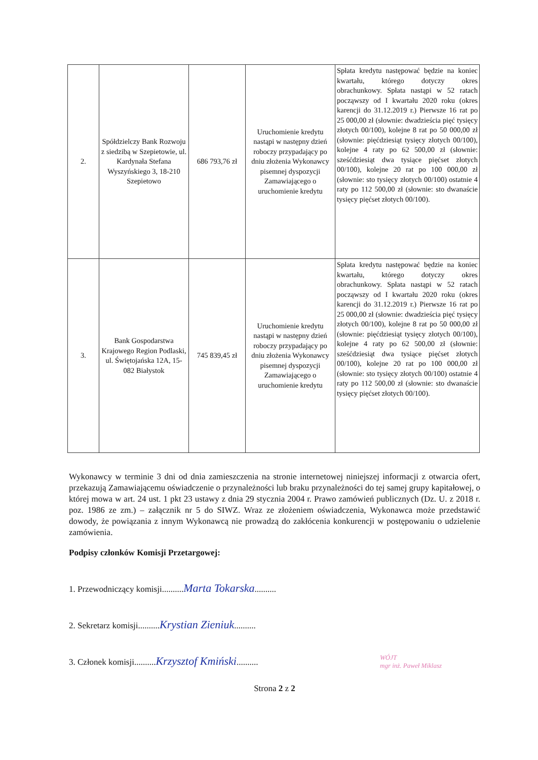| 2. | Spółdzielczy Bank Rozwoju z siedzibą w Szepietowie, ul. Kardynała Stefana Wyszyńskiego 3, 18-210 Szepietowo | 686 793,76 zł | Uruchomienie kredytu nastąpi w następny dzień roboczy przypadający po dniu złożenia Wykonawcy pisemnej dyspozycji Zamawiającego o uruchomienie kredytu | Spłata kredytu następować będzie na koniec kwartału, którego dotyczy okres obrachunkowy. Spłata nastąpi w 52 ratach począwszy od I kwartału 2020 roku (okres karencji do 31.12.2019 r.) Pierwsze 16 rat po 25 000,00 zł (słownie: dwadzieścia pięć tysięcy złotych 00/100), kolejne 8 rat po 50 000,00 zł (słownie: pięćdziesiąt tysięcy złotych 00/100), kolejne 4 raty po 62 500,00 zł (słownie: sześćdziesiąt dwa tysiące pięćset złotych 00/100), kolejne 20 rat po 100 000,00 zł (słownie: sto tysięcy złotych 00/100) ostatnie 4 raty po 112 500,00 zł (słownie: sto dwanaście tysięcy pięćset złotych 00/100). |
| 3. | Bank Gospodarstwa Krajowego Region Podlaski, ul. Świętojańska 12A, 15-082 Białystok | 745 839,45 zł | Uruchomienie kredytu nastąpi w następny dzień roboczy przypadający po dniu złożenia Wykonawcy pisemnej dyspozycji Zamawiającego o uruchomienie kredytu | Spłata kredytu następować będzie na koniec kwartału, którego dotyczy okres obrachunkowy. Spłata nastąpi w 52 ratach począwszy od I kwartału 2020 roku (okres karencji do 31.12.2019 r.) Pierwsze 16 rat po 25 000,00 zł (słownie: dwadzieścia pięć tysięcy złotych 00/100), kolejne 8 rat po 50 000,00 zł (słownie: pięćdziesiąt tysięcy złotych 00/100), kolejne 4 raty po 62 500,00 zł (słownie: sześćdziesiąt dwa tysiące pięćset złotych 00/100), kolejne 20 rat po 100 000,00 zł (słownie: sto tysięcy złotych 00/100) ostatnie 4 raty po 112 500,00 zł (słownie: sto dwanaście tysięcy pięćset złotych 00/100). |
Wykonawcy w terminie 3 dni od dnia zamieszczenia na stronie internetowej niniejszej informacji z otwarcia ofert, przekazują Zamawiającemu oświadczenie o przynależności lub braku przynależności do tej samej grupy kapitałowej, o której mowa w art. 24 ust. 1 pkt 23 ustawy z dnia 29 stycznia 2004 r. Prawo zamówień publicznych (Dz. U. z 2018 r. poz. 1986 ze zm.) – załącznik nr 5 do SIWZ. Wraz ze złożeniem oświadczenia, Wykonawca może przedstawić dowody, że powiązania z innym Wykonawcą nie prowadzą do zakłócenia konkurencji w postępowaniu o udzielenie zamówienia.
Podpisy członków Komisji Przetargowej:
1. Przewodniczący komisji..........Marta Tokarska..........
2. Sekretarz komisji..........Krystian Zieniuk..........
3. Członek komisji..........Krzysztof Kmiński..........
Strona 2 z 2
WÓJT
mgr inż. Paweł Miklasz